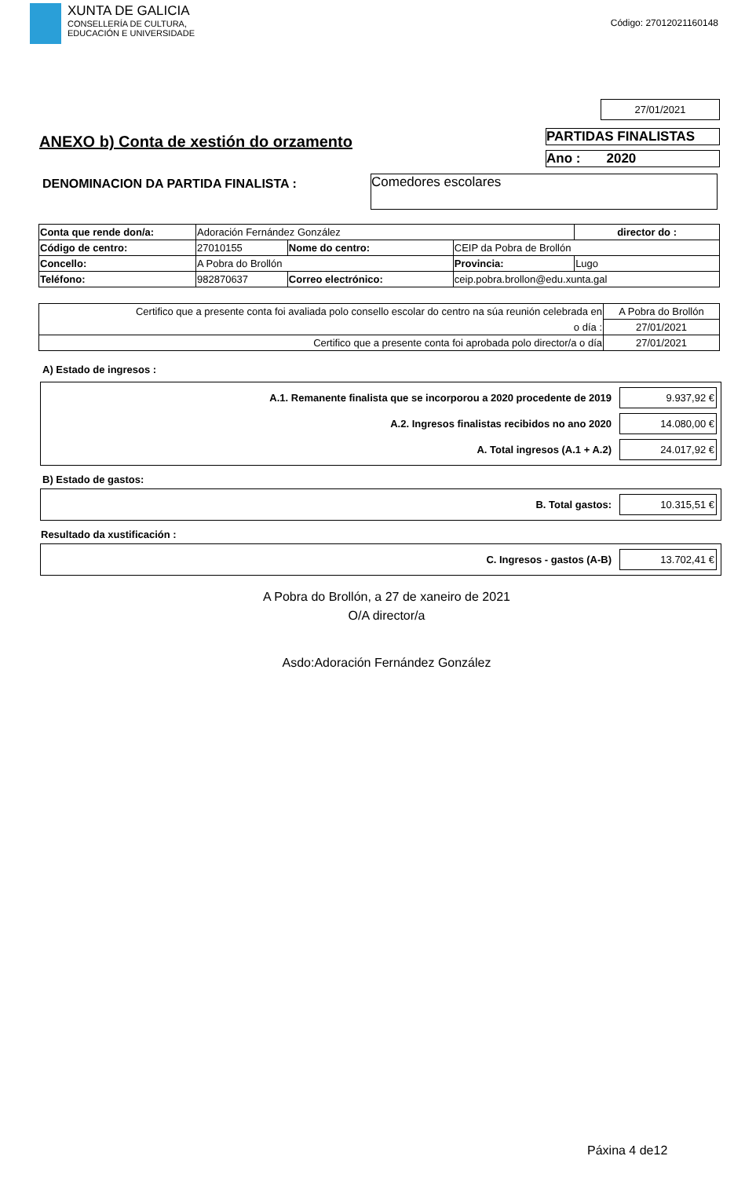XUNTA DE GALICIA
CONSELLERÍA DE CULTURA,
EDUCACIÓN E UNIVERSIDADE
Código: 27012021160148
27/01/2021
ANEXO b) Conta de xestión do orzamento
PARTIDAS FINALISTAS
Ano : 2020
DENOMINACION DA PARTIDA FINALISTA :
Comedores escolares
| Conta que rende don/a: | Adoración Fernández González | | | | director do : |
| Código de centro: | 27010155 | Nome do centro: | | CEIP da Pobra de Brollón | |
| Concello: | A Pobra do Brollón | | | Provincia: | Lugo |
| Teléfono: | 982870637 | Correo electrónico: | ceip.pobra.brollon@edu.xunta.gal | | |
| Certifico que a presente conta foi avaliada polo consello escolar do centro na súa reunión celebrada en | A Pobra do Brollón |
| o día : | 27/01/2021 |
| Certifico que a presente conta foi aprobada polo director/a o día | 27/01/2021 |
A) Estado de ingresos :
A.1. Remanente finalista que se incorporou a 2020 procedente de 2019 9.937,92 €
A.2. Ingresos finalistas recibidos no ano 2020 14.080,00 €
A. Total ingresos (A.1 + A.2) 24.017,92 €
B) Estado de gastos:
B. Total gastos: 10.315,51 €
Resultado da xustificación :
C. Ingresos - gastos (A-B) 13.702,41 €
A Pobra do Brollón, a 27 de xaneiro de 2021
O/A director/a
Asdo:Adoración Fernández González
Páxina 4 de12